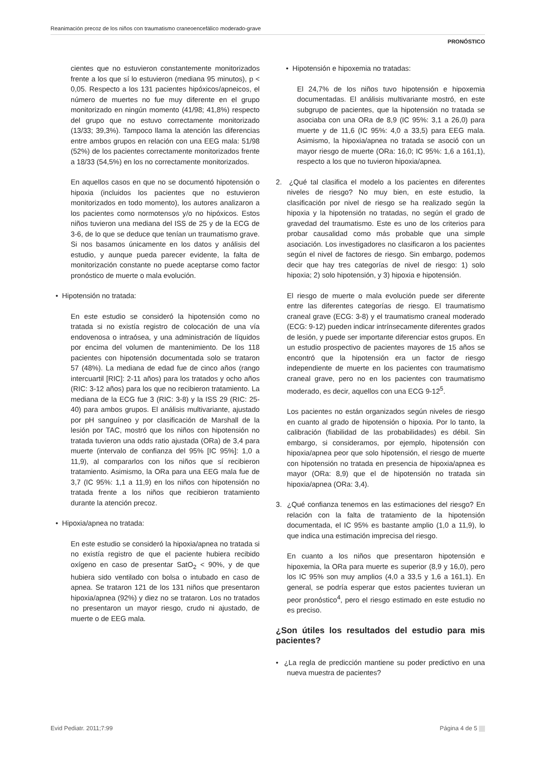Reanimación precoz de los niños con traumatismo craneoencefálico moderado-grave
PRONÓSTICO
cientes que no estuvieron constantemente monitorizados frente a los que sí lo estuvieron (mediana 95 minutos), p < 0,05. Respecto a los 131 pacientes hipóxicos/apneicos, el número de muertes no fue muy diferente en el grupo monitorizado en ningún momento (41/98; 41,8%) respecto del grupo que no estuvo correctamente monitorizado (13/33; 39,3%). Tampoco llama la atención las diferencias entre ambos grupos en relación con una EEG mala: 51/98 (52%) de los pacientes correctamente monitorizados frente a 18/33 (54,5%) en los no correctamente monitorizados.
En aquellos casos en que no se documentó hipotensión o hipoxia (incluidos los pacientes que no estuvieron monitorizados en todo momento), los autores analizaron a los pacientes como normotensos y/o no hipóxicos. Estos niños tuvieron una mediana del ISS de 25 y de la ECG de 3-6, de lo que se deduce que tenían un traumatismo grave. Si nos basamos únicamente en los datos y análisis del estudio, y aunque pueda parecer evidente, la falta de monitorización constante no puede aceptarse como factor pronóstico de muerte o mala evolución.
• Hipotensión no tratada:
En este estudio se consideró la hipotensión como no tratada si no existía registro de colocación de una vía endovenosa o intraósea, y una administración de líquidos por encima del volumen de mantenimiento. De los 118 pacientes con hipotensión documentada solo se trataron 57 (48%). La mediana de edad fue de cinco años (rango intercuartil [RIC]: 2-11 años) para los tratados y ocho años (RIC: 3-12 años) para los que no recibieron tratamiento. La mediana de la ECG fue 3 (RIC: 3-8) y la ISS 29 (RIC: 25-40) para ambos grupos. El análisis multivariante, ajustado por pH sanguíneo y por clasificación de Marshall de la lesión por TAC, mostró que los niños con hipotensión no tratada tuvieron una odds ratio ajustada (ORa) de 3,4 para muerte (intervalo de confianza del 95% [IC 95%]: 1,0 a 11,9), al compararlos con los niños que sí recibieron tratamiento. Asimismo, la ORa para una EEG mala fue de 3,7 (IC 95%: 1,1 a 11,9) en los niños con hipotensión no tratada frente a los niños que recibieron tratamiento durante la atención precoz.
• Hipoxia/apnea no tratada:
En este estudio se consideró la hipoxia/apnea no tratada si no existía registro de que el paciente hubiera recibido oxígeno en caso de presentar SatO<sub>2</sub> < 90%, y de que hubiera sido ventilado con bolsa o intubado en caso de apnea. Se trataron 121 de los 131 niños que presentaron hipoxia/apnea (92%) y diez no se trataron. Los no tratados no presentaron un mayor riesgo, crudo ni ajustado, de muerte o de EEG mala.
• Hipotensión e hipoxemia no tratadas:
El 24,7% de los niños tuvo hipotensión e hipoxemia documentadas. El análisis multivariante mostró, en este subgrupo de pacientes, que la hipotensión no tratada se asociaba con una ORa de 8,9 (IC 95%: 3,1 a 26,0) para muerte y de 11,6 (IC 95%: 4,0 a 33,5) para EEG mala. Asimismo, la hipoxia/apnea no tratada se asoció con un mayor riesgo de muerte (ORa: 16,0; IC 95%: 1,6 a 161,1), respecto a los que no tuvieron hipoxia/apnea.
2. ¿Qué tal clasifica el modelo a los pacientes en diferentes niveles de riesgo? No muy bien, en este estudio, la clasificación por nivel de riesgo se ha realizado según la hipoxia y la hipotensión no tratadas, no según el grado de gravedad del traumatismo. Este es uno de los criterios para probar causalidad como más probable que una simple asociación. Los investigadores no clasificaron a los pacientes según el nivel de factores de riesgo. Sin embargo, podemos decir que hay tres categorías de nivel de riesgo: 1) solo hipoxia; 2) solo hipotensión, y 3) hipoxia e hipotensión.
El riesgo de muerte o mala evolución puede ser diferente entre las diferentes categorías de riesgo. El traumatismo craneal grave (ECG: 3-8) y el traumatismo craneal moderado (ECG: 9-12) pueden indicar intrínsecamente diferentes grados de lesión, y puede ser importante diferenciar estos grupos. En un estudio prospectivo de pacientes mayores de 15 años se encontró que la hipotensión era un factor de riesgo independiente de muerte en los pacientes con traumatismo craneal grave, pero no en los pacientes con traumatismo moderado, es decir, aquellos con una ECG 9-12<sup>5</sup>.
Los pacientes no están organizados según niveles de riesgo en cuanto al grado de hipotensión o hipoxia. Por lo tanto, la calibración (fiabilidad de las probabilidades) es débil. Sin embargo, si consideramos, por ejemplo, hipotensión con hipoxia/apnea peor que solo hipotensión, el riesgo de muerte con hipotensión no tratada en presencia de hipoxia/apnea es mayor (ORa: 8,9) que el de hipotensión no tratada sin hipoxia/apnea (ORa: 3,4).
3. ¿Qué confianza tenemos en las estimaciones del riesgo? En relación con la falta de tratamiento de la hipotensión documentada, el IC 95% es bastante amplio (1,0 a 11,9), lo que indica una estimación imprecisa del riesgo.
En cuanto a los niños que presentaron hipotensión e hipoxemia, la ORa para muerte es superior (8,9 y 16,0), pero los IC 95% son muy amplios (4,0 a 33,5 y 1,6 a 161,1). En general, se podría esperar que estos pacientes tuvieran un peor pronóstico<sup>4</sup>, pero el riesgo estimado en este estudio no es preciso.
¿Son útiles los resultados del estudio para mis pacientes?
• ¿La regla de predicción mantiene su poder predictivo en una nueva muestra de pacientes?
Evid Pediatr. 2011;7:99 Página 4 de 5